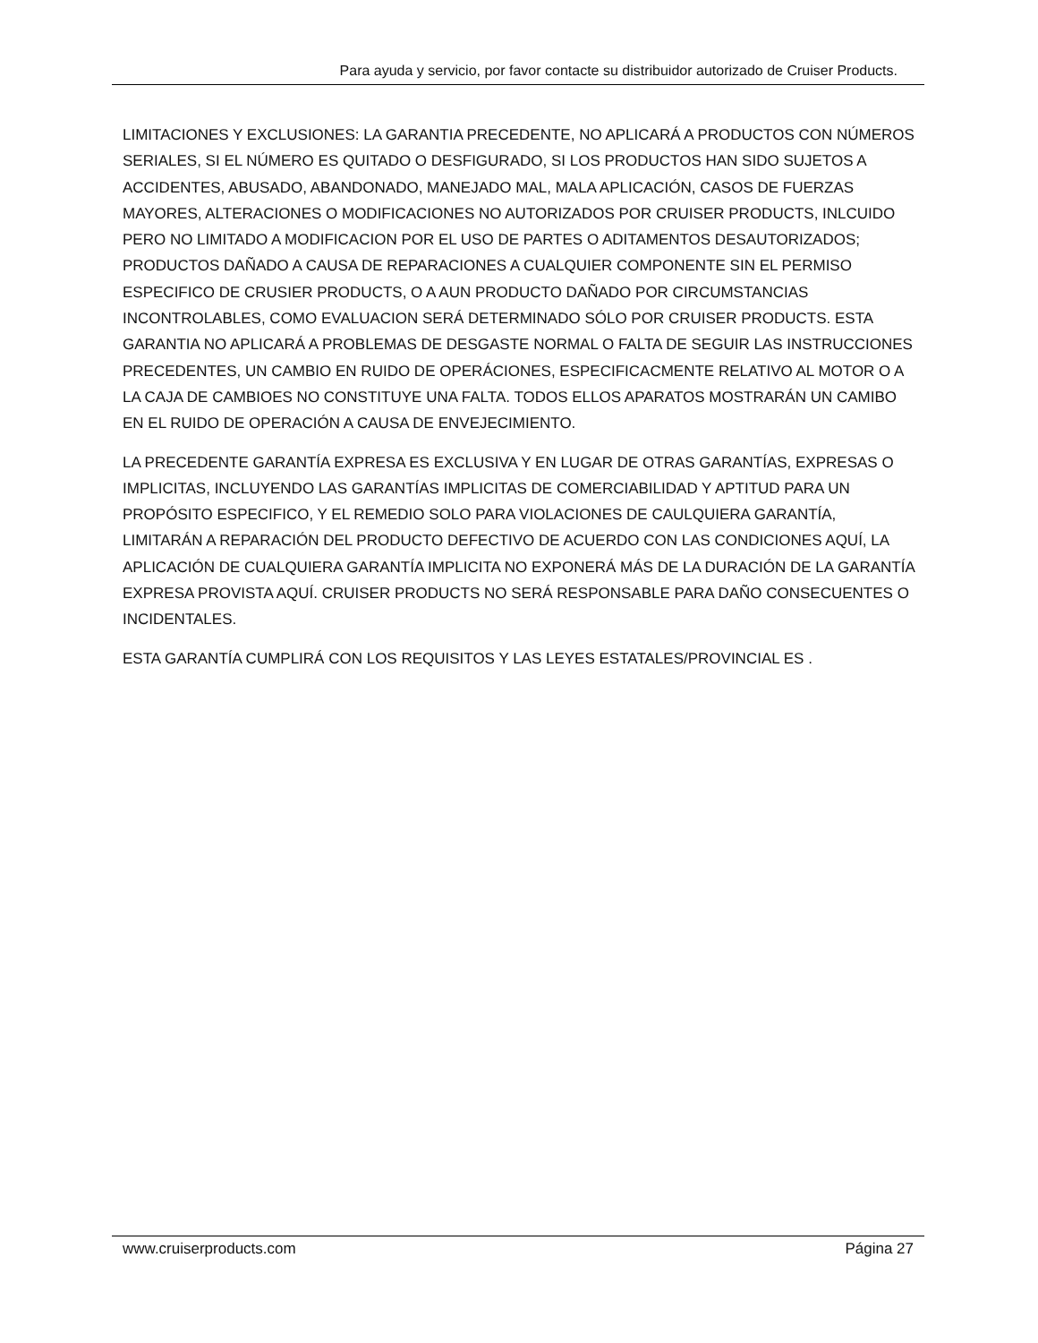Para ayuda y servicio, por favor contacte su distribuidor autorizado de Cruiser Products.
LIMITACIONES Y EXCLUSIONES: LA GARANTIA PRECEDENTE, NO APLICARÁ A PRODUCTOS CON NÚMEROS SERIALES, SI EL NÚMERO ES QUITADO O DESFIGURADO, SI LOS PRODUCTOS HAN SIDO SUJETOS A ACCIDENTES, ABUSADO, ABANDONADO, MANEJADO MAL, MALA APLICACIÓN, CASOS DE FUERZAS MAYORES, ALTERACIONES O MODIFICACIONES NO AUTORIZADOS POR CRUISER PRODUCTS, INLCUIDO PERO NO LIMITADO A MODIFICACION POR EL USO DE PARTES O ADITAMENTOS DESAUTORIZADOS; PRODUCTOS DAÑADO A CAUSA DE REPARACIONES A CUALQUIER COMPONENTE SIN EL PERMISO ESPECIFICO DE CRUSIER PRODUCTS, O A AUN PRODUCTO DAÑADO POR CIRCUMSTANCIAS INCONTROLABLES, COMO EVALUACION SERÁ DETERMINADO SÓLO POR CRUISER PRODUCTS. ESTA GARANTIA NO APLICARÁ A PROBLEMAS DE DESGASTE NORMAL O FALTA DE SEGUIR LAS INSTRUCCIONES PRECEDENTES, UN CAMBIO EN RUIDO DE OPERÁCIONES, ESPECIFICACMENTE RELATIVO AL MOTOR O A LA CAJA DE CAMBIOES NO CONSTITUYE UNA FALTA. TODOS ELLOS APARATOS MOSTRARÁN UN CAMIBO EN EL RUIDO DE OPERACIÓN A CAUSA DE ENVEJECIMIENTO.
LA PRECEDENTE GARANTÍA EXPRESA ES EXCLUSIVA Y EN LUGAR DE OTRAS GARANTÍAS, EXPRESAS O IMPLICITAS, INCLUYENDO LAS GARANTÍAS IMPLICITAS DE COMERCIABILIDAD Y APTITUD PARA UN PROPÓSITO ESPECIFICO, Y EL REMEDIO SOLO PARA VIOLACIONES DE CAULQUIERA GARANTÍA, LIMITARÁN A REPARACIÓN DEL PRODUCTO DEFECTIVO DE ACUERDO CON LAS CONDICIONES AQUÍ, LA APLICACIÓN DE CUALQUIERA GARANTÍA IMPLICITA NO EXPONERÁ MÁS DE LA DURACIÓN DE LA GARANTÍA EXPRESA PROVISTA AQUÍ. CRUISER PRODUCTS NO SERÁ RESPONSABLE PARA DAÑO CONSECUENTES O INCIDENTALES.
ESTA GARANTÍA CUMPLIRÁ CON LOS REQUISITOS Y LAS LEYES ESTATALES/PROVINCIAL ES .
www.cruiserproducts.com Página 27